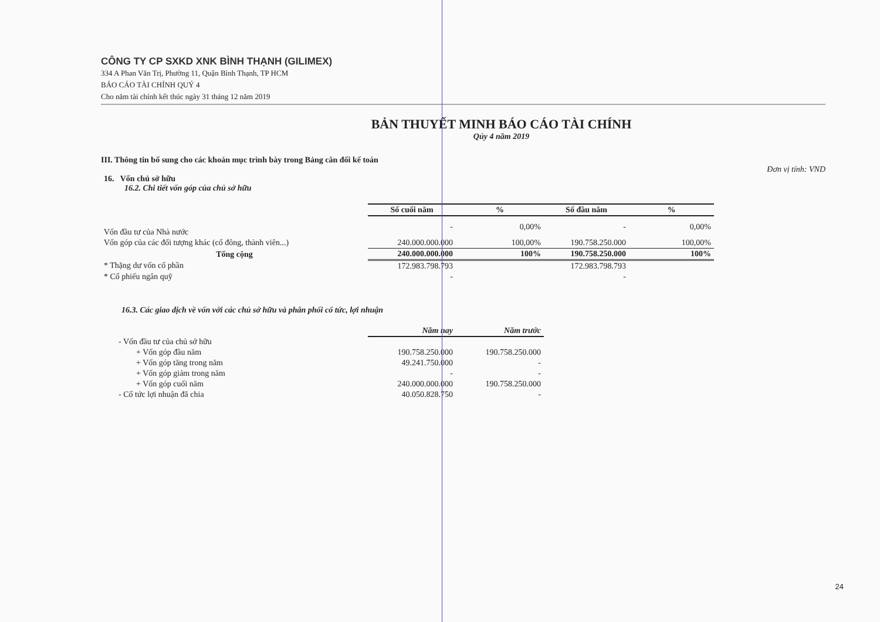CÔNG TY CP SXKD XNK BÌNH THẠNH (GILIMEX)
334 A Phan Văn Trị, Phường 11, Quận Bình Thạnh, TP HCM
BÁO CÁO TÀI CHÍNH QUÝ 4
Cho năm tài chính kết thúc ngày 31 tháng 12 năm 2019
BẢN THUYẾT MINH BÁO CÁO TÀI CHÍNH
Qúy 4 năm 2019
III. Thông tin bổ sung cho các khoản mục trình bày trong Bảng cân đối kế toán
Đơn vị tính: VND
16. Vốn chủ sở hữu
16.2. Chi tiết vốn góp của chủ sở hữu
| | Số cuối năm | % | Số đầu năm | % |
| Vốn đầu tư của Nhà nước | - | 0,00% | - | 0,00% |
| Vốn góp của các đối tượng khác (cổ đông, thành viên...) | 240.000.000.000 | 100,00% | 190.758.250.000 | 100,00% |
| Tổng cộng | 240.000.000.000 | 100% | 190.758.250.000 | 100% |
| * Thặng dư vốn cổ phần | 172.983.798.793 | | 172.983.798.793 | |
| * Cổ phiếu ngân quỹ | - | | - | |
16.3. Các giao dịch về vốn với các chủ sở hữu và phân phối cổ tức, lợi nhuận
| | Năm nay | Năm trước |
| - Vốn đầu tư của chủ sở hữu | | |
| + Vốn góp đầu năm | 190.758.250.000 | 190.758.250.000 |
| + Vốn góp tăng trong năm | 49.241.750.000 | - |
| + Vốn góp giảm trong năm | - | - |
| + Vốn góp cuối năm | 240.000.000.000 | 190.758.250.000 |
| - Cổ tức lợi nhuận đã chia | 40.050.828.750 | - |
24